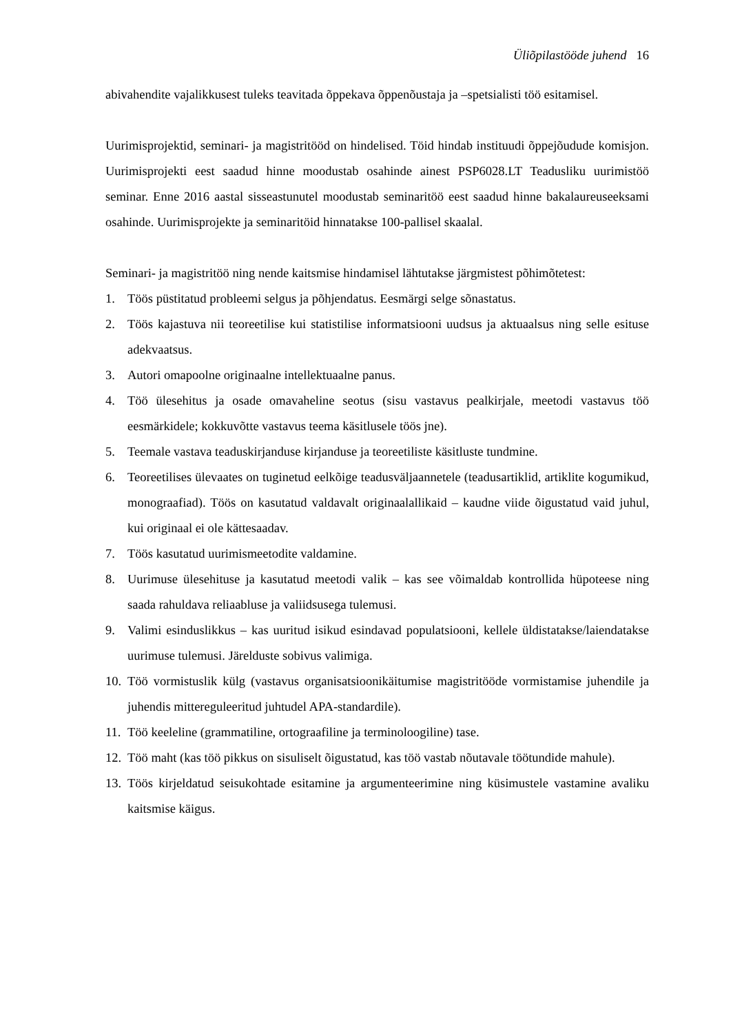Üliõpilastööde juhend 16
abivahendite vajalikkusest tuleks teavitada õppekava õppenõustaja ja –spetsialisti töö esitamisel.
Uurimisprojektid, seminari- ja magistritööd on hindelised. Töid hindab instituudi õppejõudude komisjon. Uurimisprojekti eest saadud hinne moodustab osahinde ainest PSP6028.LT Teadusliku uurimistöö seminar. Enne 2016 aastal sisseastunutel moodustab seminaritöö eest saadud hinne bakalaureuseeksami osahinde. Uurimisprojekte ja seminaritöid hinnatakse 100-pallisel skaalal.
Seminari- ja magistritöö ning nende kaitsmise hindamisel lähtutakse järgmistest põhimõtetest:
1. Töös püstitatud probleemi selgus ja põhjendatus. Eesmärgi selge sõnastatus.
2. Töös kajastuva nii teoreetilise kui statistilise informatsiooni uudsus ja aktuaalsus ning selle esituse adekvaatsus.
3. Autori omapoolne originaalne intellektuaalne panus.
4. Töö ülesehitus ja osade omavaheline seotus (sisu vastavus pealkirjale, meetodi vastavus töö eesmärkidele; kokkuvõtte vastavus teema käsitlusele töös jne).
5. Teemale vastava teaduskirjanduse kirjanduse ja teoreetiliste käsitluste tundmine.
6. Teoreetilises ülevaates on tuginetud eelkõige teadusväljaannetele (teadusartiklid, artiklite kogumikud, monograafiad). Töös on kasutatud valdavalt originaalallikaid – kaudne viide õigustatud vaid juhul, kui originaal ei ole kättesaadav.
7. Töös kasutatud uurimismeetodite valdamine.
8. Uurimuse ülesehituse ja kasutatud meetodi valik – kas see võimaldab kontrollida hüpoteese ning saada rahuldava reliaabluse ja valiidsusega tulemusi.
9. Valimi esinduslikkus – kas uuritud isikud esindavad populatsiooni, kellele üldistatakse/laiendatakse uurimuse tulemusi. Järelduste sobivus valimiga.
10. Töö vormistuslik külg (vastavus organisatsioonikäitumise magistritööde vormistamise juhendile ja juhendis mittereguleeritud juhtudel APA-standardile).
11. Töö keeleline (grammatiline, ortograafiline ja terminoloogiline) tase.
12. Töö maht (kas töö pikkus on sisuliselt õigustatud, kas töö vastab nõutavale töötundide mahule).
13. Töös kirjeldatud seisukohtade esitamine ja argumenteerimine ning küsimustele vastamine avaliku kaitsmise käigus.